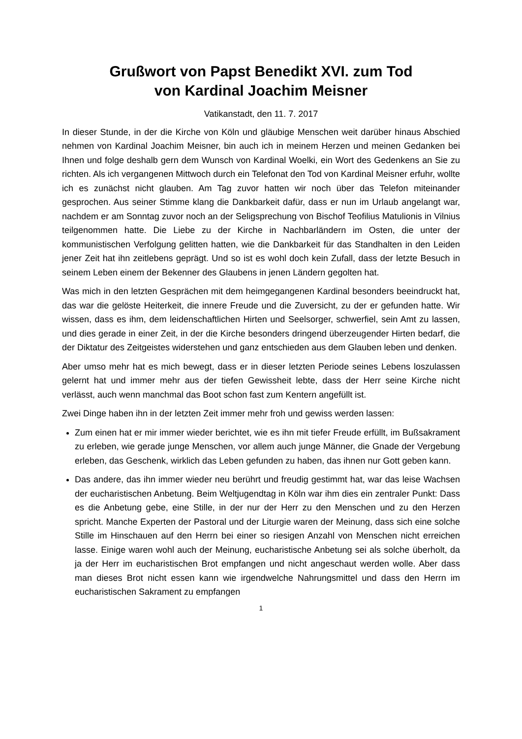Grußwort von Papst Benedikt XVI. zum Tod
von Kardinal Joachim Meisner
Vatikanstadt, den 11. 7. 2017
In dieser Stunde, in der die Kirche von Köln und gläubige Menschen weit darüber hinaus Abschied nehmen von Kardinal Joachim Meisner, bin auch ich in meinem Herzen und meinen Gedanken bei Ihnen und folge deshalb gern dem Wunsch von Kardinal Woelki, ein Wort des Gedenkens an Sie zu richten. Als ich vergangenen Mittwoch durch ein Telefonat den Tod von Kardinal Meisner erfuhr, wollte ich es zunächst nicht glauben. Am Tag zuvor hatten wir noch über das Telefon miteinander gesprochen. Aus seiner Stimme klang die Dankbarkeit dafür, dass er nun im Urlaub angelangt war, nachdem er am Sonntag zuvor noch an der Seligsprechung von Bischof Teofilius Matulionis in Vilnius teilgenommen hatte. Die Liebe zu der Kirche in Nachbarländern im Osten, die unter der kommunistischen Verfolgung gelitten hatten, wie die Dankbarkeit für das Standhalten in den Leiden jener Zeit hat ihn zeitlebens geprägt. Und so ist es wohl doch kein Zufall, dass der letzte Besuch in seinem Leben einem der Bekenner des Glaubens in jenen Ländern gegolten hat.
Was mich in den letzten Gesprächen mit dem heimgegangenen Kardinal besonders beeindruckt hat, das war die gelöste Heiterkeit, die innere Freude und die Zuversicht, zu der er gefunden hatte. Wir wissen, dass es ihm, dem leidenschaftlichen Hirten und Seelsorger, schwerfiel, sein Amt zu lassen, und dies gerade in einer Zeit, in der die Kirche besonders dringend überzeugender Hirten bedarf, die der Diktatur des Zeitgeistes widerstehen und ganz entschieden aus dem Glauben leben und denken.
Aber umso mehr hat es mich bewegt, dass er in dieser letzten Periode seines Lebens loszulassen gelernt hat und immer mehr aus der tiefen Gewissheit lebte, dass der Herr seine Kirche nicht verlässt, auch wenn manchmal das Boot schon fast zum Kentern angefüllt ist.
Zwei Dinge haben ihn in der letzten Zeit immer mehr froh und gewiss werden lassen:
Zum einen hat er mir immer wieder berichtet, wie es ihn mit tiefer Freude erfüllt, im Bußsakrament zu erleben, wie gerade junge Menschen, vor allem auch junge Männer, die Gnade der Vergebung erleben, das Geschenk, wirklich das Leben gefunden zu haben, das ihnen nur Gott geben kann.
Das andere, das ihn immer wieder neu berührt und freudig gestimmt hat, war das leise Wachsen der eucharistischen Anbetung. Beim Weltjugendtag in Köln war ihm dies ein zentraler Punkt: Dass es die Anbetung gebe, eine Stille, in der nur der Herr zu den Menschen und zu den Herzen spricht. Manche Experten der Pastoral und der Liturgie waren der Meinung, dass sich eine solche Stille im Hinschauen auf den Herrn bei einer so riesigen Anzahl von Menschen nicht erreichen lasse. Einige waren wohl auch der Meinung, eucharistische Anbetung sei als solche überholt, da ja der Herr im eucharistischen Brot empfangen und nicht angeschaut werden wolle. Aber dass man dieses Brot nicht essen kann wie irgendwelche Nahrungsmittel und dass den Herrn im eucharistischen Sakrament zu empfangen
1